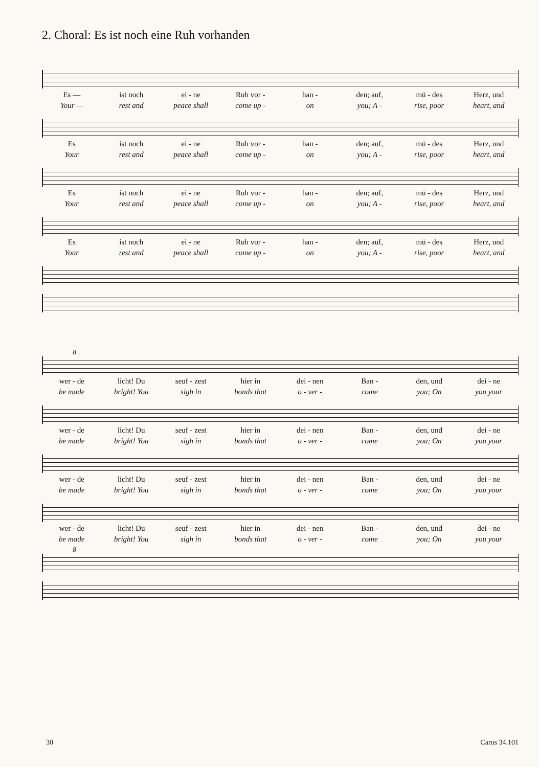2. Choral: Es ist noch eine Ruh vorhanden
Es — ist noch ei - ne Ruh vor - han - den; auf, mü - des Herz, und
Your — rest and peace shall come up - on you; A - rise, poor heart, and
Es ist noch ei - ne Ruh vor - han - den; auf, mü - des Herz, und
Your rest and peace shall come up - on you; A - rise, poor heart, and
Es ist noch ei - ne Ruh vor - han - den; auf, mü - des Herz, und
Your rest and peace shall come up - on you; A - rise, poor heart, and
Es ist noch ei - ne Ruh vor - han - den; auf, mü - des Herz, und
Your rest and peace shall come up - on you; A - rise, poor heart, and
8
wer - de licht! Du seuf - zest hier in dei - nen Ban - den, und dei - ne
be made bright! You sigh in bonds that o - ver - come you; On you your
wer - de licht! Du seuf - zest hier in dei - nen Ban - den, und dei - ne
be made bright! You sigh in bonds that o - ver - come you; On you your
wer - de licht! Du seuf - zest hier in dei - nen Ban - den, und dei - ne
be made bright! You sigh in bonds that o - ver - come you; On you your
wer - de licht! Du seuf - zest hier in dei - nen Ban - den, und dei - ne
be made bright! You sigh in bonds that o - ver - come you; On you your
8
30 Carus 34.101